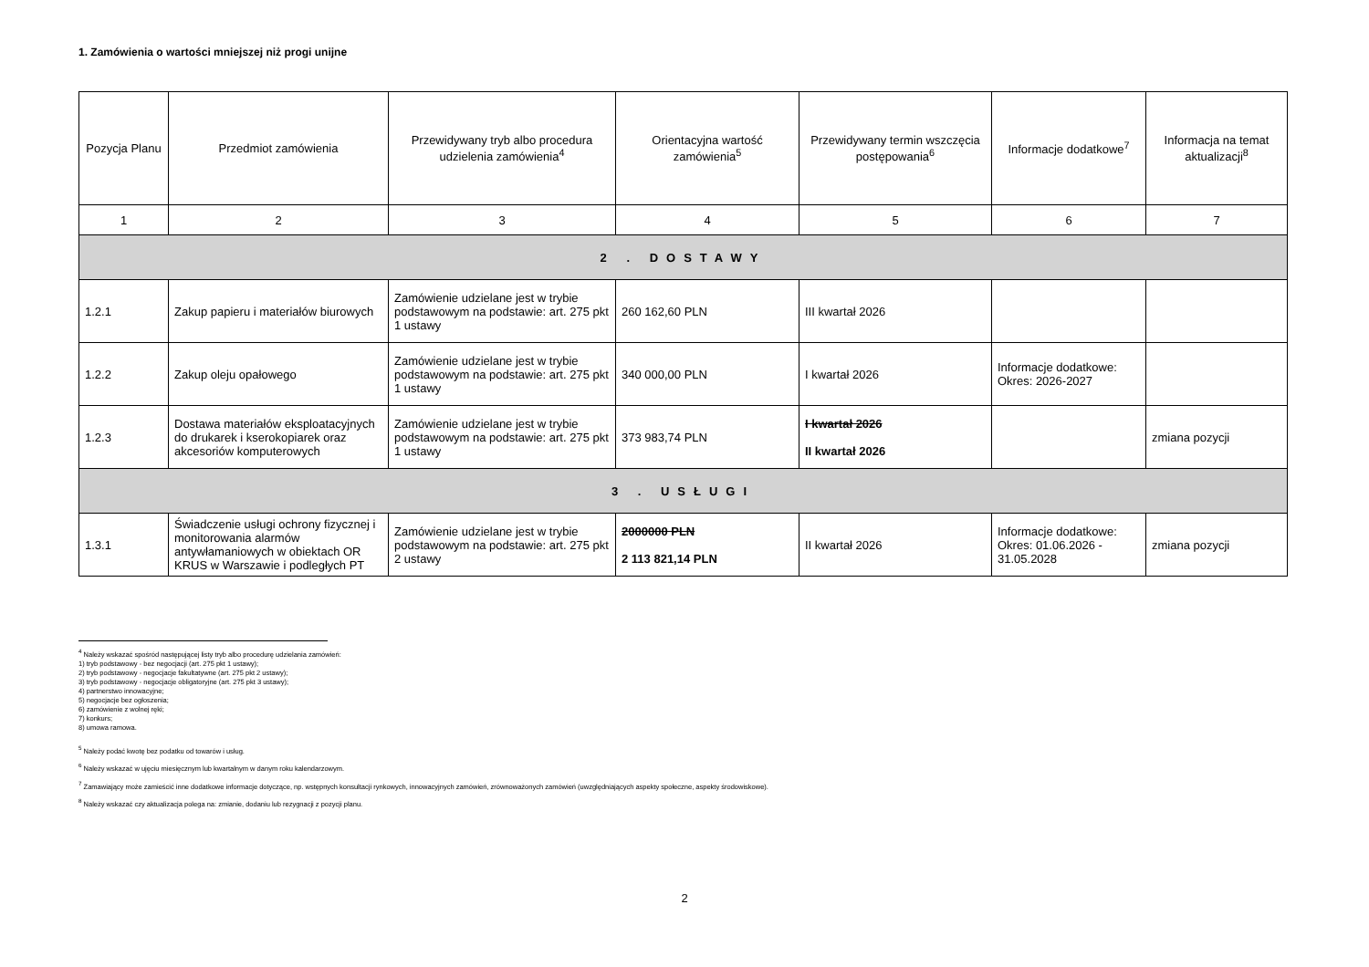1. Zamówienia o wartości mniejszej niż progi unijne
| Pozycja Planu | Przedmiot zamówienia | Przewidywany tryb albo procedura udzielenia zamówienia<sup>4</sup> | Orientacyjna wartość zamówienia<sup>5</sup> | Przewidywany termin wszczęcia postępowania<sup>6</sup> | Informacje dodatkowe<sup>7</sup> | Informacja na temat aktualizacji<sup>8</sup> |
| --- | --- | --- | --- | --- | --- | --- |
| 1 | 2 | 3 | 4 | 5 | 6 | 7 |
| 2 . DOSTAWY | | | | | | |
| 1.2.1 | Zakup papieru i materiałów biurowych | Zamówienie udzielane jest w trybie podstawowym na podstawie: art. 275 pkt 1 ustawy | 260 162,60 PLN | III kwartał 2026 | | |
| 1.2.2 | Zakup oleju opałowego | Zamówienie udzielane jest w trybie podstawowym na podstawie: art. 275 pkt 1 ustawy | 340 000,00 PLN | I kwartał 2026 | Informacje dodatkowe: Okres: 2026-2027 | |
| 1.2.3 | Dostawa materiałów eksploatacyjnych do drukarek i kserokopiarek oraz akcesoriów komputerowych | Zamówienie udzielane jest w trybie podstawowym na podstawie: art. 275 pkt 1 ustawy | 373 983,74 PLN | I kwartał 2026 II kwartał 2026 | | zmiana pozycji |
| 3 . USŁUGI | | | | | | |
| 1.3.1 | Świadczenie usługi ochrony fizycznej i monitorowania alarmów antywłamaniowych w obiektach OR KRUS w Warszawie i podległych PT | Zamówienie udzielane jest w trybie podstawowym na podstawie: art. 275 pkt 2 ustawy | 2000000 PLN 2 113 821,14 PLN | II kwartał 2026 | Informacje dodatkowe: Okres: 01.06.2026 - 31.05.2028 | zmiana pozycji |
<sup>4</sup> Należy wskazać spośród następującej listy tryb albo procedurę udzielania zamówień:
1) tryb podstawowy - bez negocjacji (art. 275 pkt 1 ustawy);
2) tryb podstawowy - negocjacje fakultatywne (art. 275 pkt 2 ustawy);
3) tryb podstawowy - negocjacje obligatoryjne (art. 275 pkt 3 ustawy);
4) partnerstwo innowacyjne;
5) negocjacje bez ogłoszenia;
6) zamówienie z wolnej ręki;
7) konkurs;
8) umowa ramowa.
<sup>5</sup> Należy podać kwotę bez podatku od towarów i usług.
<sup>6</sup> Należy wskazać w ujęciu miesięcznym lub kwartalnym w danym roku kalendarzowym.
<sup>7</sup> Zamawiający może zamieścić inne dodatkowe informacje dotyczące, np. wstępnych konsultacji rynkowych, innowacyjnych zamówień, zrównoważonych zamówień (uwzględniających aspekty społeczne, aspekty środowiskowe).
<sup>8</sup> Należy wskazać czy aktualizacja polega na: zmianie, dodaniu lub rezygnacji z pozycji planu.
2